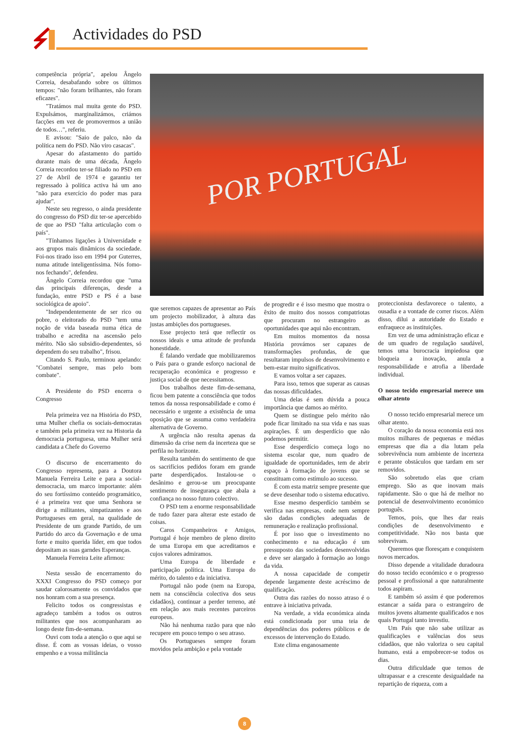Actividades do PSD
POR PORTUGAL
competência própria", apelou Ângelo Correia, desabafando sobre os últimos tempos: "não foram brilhantes, não foram eficazes".
"Tratámos mal muita gente do PSD. Expulsámos, marginalizámos, criámos facções em vez de promovermos a união de todos…", referiu.
E avisou: "Saio de palco, não da política nem do PSD. Não viro casacas".
Apesar do afastamento do partido durante mais de uma década, Ângelo Correia recordou ter-se filiado no PSD em 27 de Abril de 1974 e garantiu ter regressado à política activa há um ano "não para exercício do poder mas para ajudar".
Neste seu regresso, o ainda presidente do congresso do PSD diz ter-se apercebido de que ao PSD "falta articulação com o país".
"Tínhamos ligações à Universidade e aos grupos mais dinâmicos da sociedade. Foi-nos tirado isso em 1994 por Guterres, numa atitude inteligentíssima. Nós fomo-nos fechando", defendeu.
Ângelo Correia recordou que "uma das principais diferenças, desde a fundação, entre PSD e PS é a base sociológica de apoio".
"Independentemente de ser rico ou pobre, o eleitorado do PSD "tem uma noção de vida baseada numa ética de trabalho e acredita na ascensão pelo mérito. Não são subsidio-dependentes, só dependem do seu trabalho", frisou.
Citando S. Paulo, terminou apelando: "Combatei sempre, mas pelo bom combate".
A Presidente do PSD encerra o Congresso
Pela primeira vez na História do PSD, uma Mulher chefia os sociais-democratas e também pela primeira vez na Historia da democracia portuguesa, uma Mulher será candidata a Chefe do Governo
O discurso de encerramento do Congresso representa, para a Doutora Manuela Ferreira Leite e para a social-democracia, um marco importante: além do seu fortíssimo conteúdo programático, é a primeira vez que uma Senhora se dirige a militantes, simpatizantes e aos Portugueses em geral, na qualidade de Presidente de um grande Partido, de um Partido do arco da Governação e de uma forte e muito querida líder, em que todos depositam as suas garndes Esperanças.
Manuela Ferreira Leite afirmou:
Nesta sessão de encerramento do XXXI Congresso do PSD começo por saudar calorosamente os convidados que nos honram com a sua presença.
Felicito todos os congressistas e agradeço também a todos os outros militantes que nos acompanharam ao longo deste fim-de-semana.
Ouvi com toda a atenção o que aqui se disse. É com as vossas ideias, o vosso empenho e a vossa militância
que seremos capazes de apresentar ao País um projecto mobilizador, à altura das justas ambições dos portugueses.
Esse projecto terá que reflectir os nossos ideais e uma atitude de profunda honestidade.
É falando verdade que mobilizaremos o País para o grande esforço nacional de recuperação económica e progresso e justiça social de que necessitamos.
Dos trabalhos deste fim-de-semana, ficou bem patente a consciência que todos temos da nossa responsabilidade e como é necessário e urgente a existência de uma oposição que se assuma como verdadeira alternativa de Governo.
A urgência não resulta apenas da dimensão da crise nem da incerteza que se perfila no horizonte.
Resulta também do sentimento de que os sacrifícios pedidos foram em grande parte desperdiçados. Instalou-se o desânimo e gerou-se um preocupante sentimento de insegurança que abala a confiança no nosso futuro colectivo.
O PSD tem a enorme responsabilidade de tudo fazer para alterar este estado de coisas.
Caros Companheiros e Amigos, Portugal é hoje membro de pleno direito de uma Europa em que acreditamos e cujos valores admiramos.
Uma Europa de liberdade e participação política. Uma Europa do mérito, do talento e da iniciativa.
Portugal não pode (nem na Europa, nem na consciência colectiva dos seus cidadãos), continuar a perder terreno, até em relação aos mais recentes parceiros europeus.
Não há nenhuma razão para que não recupere em pouco tempo o seu atraso.
Os Portugueses sempre foram movidos pela ambição e pela vontade
de progredir e é isso mesmo que mostra o êxito de muito dos nossos compatriotas que procuram no estrangeiro as oportunidades que aqui não encontram.
Em muitos momentos da nossa História provámos ser capazes de transformações profundas, de que resultaram impulsos de desenvolvimento e bem-estar muito significativos.
E vamos voltar a ser capazes.
Para isso, temos que superar as causas das nossas dificuldades.
Uma delas é sem dúvida a pouca importância que damos ao mérito.
Quem se distingue pelo mérito não pode ficar limitado na sua vida e nas suas aspirações. É um desperdício que não podemos permitir.
Esse desperdício começa logo no sistema escolar que, num quadro de igualdade de oportunidades, tem de abrir espaço à formação de jovens que se constituam como estímulo ao sucesso.
É com esta matriz sempre presente que se deve desenhar todo o sistema educativo.
Esse mesmo desperdício também se verifica nas empresas, onde nem sempre são dadas condições adequadas de remuneração e realização profissional.
É por isso que o investimento no conhecimento e na educação é um pressuposto das sociedades desenvolvidas e deve ser alargado à formação ao longo da vida.
A nossa capacidade de competir depende largamente deste acréscimo de qualificação.
Outra das razões do nosso atraso é o entrave à iniciativa privada.
Na verdade, a vida económica ainda está condicionada por uma teia de dependências dos poderes públicos e de excessos de intervenção do Estado.
Este clima enganosamente
proteccionista desfavorece o talento, a ousadia e a vontade de correr riscos. Além disso, dilui a autoridade do Estado e enfraquece as instituições.
Em vez de uma administração eficaz e de um quadro de regulação saudável, temos uma burocracia impiedosa que bloqueia a inovação, anula a responsabilidade e atrofia a liberdade individual.
O nosso tecido empresarial merece um olhar atento
O nosso tecido empresarial merece um olhar atento.
O coração da nossa economia está nos muitos milhares de pequenas e médias empresas que dia a dia lutam pela sobrevivência num ambiente de incerteza e perante obstáculos que tardam em ser removidos.
São sobretudo elas que criam emprego. São as que inovam mais rapidamente. São o que há de melhor no potencial de desenvolvimento económico português.
Temos, pois, que lhes dar reais condições de desenvolvimento e competitividade. Não nos basta que sobrevivam.
Queremos que floresçam e conquistem novos mercados.
Disso depende a vitalidade duradoura do nosso tecido económico e o progresso pessoal e profissional a que naturalmente todos aspiram.
E também só assim é que poderemos estancar a saída para o estrangeiro de muitos jovens altamente qualificados e nos quais Portugal tanto investiu.
Um País que não sabe utilizar as qualificações e valências dos seus cidadãos, que não valoriza o seu capital humano, está a empobrecer-se todos os dias.
Outra dificuldade que temos de ultrapassar e a crescente desigualdade na repartição de riqueza, com a
8